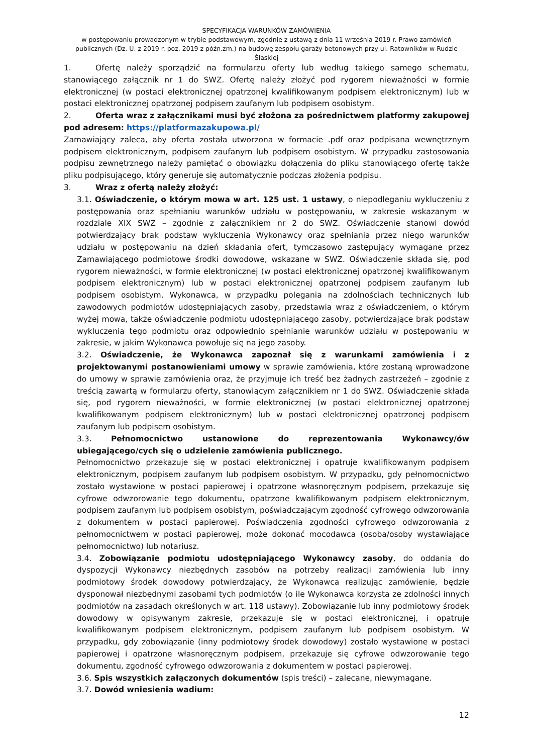SPECYFIKACJA WARUNKÓW ZAMÓWIENIA
w postępowaniu prowadzonym w trybie podstawowym, zgodnie z ustawą z dnia 11 września 2019 r. Prawo zamówień publicznych (Dz. U. z 2019 r. poz. 2019 z późn.zm.) na budowę zespołu garaży betonowych przy ul. Ratowników w Rudzie Ślaskiej
1. Ofertę należy sporządzić na formularzu oferty lub według takiego samego schematu, stanowiącego załącznik nr 1 do SWZ. Ofertę należy złożyć pod rygorem nieważności w formie elektronicznej (w postaci elektronicznej opatrzonej kwalifikowanym podpisem elektronicznym) lub w postaci elektronicznej opatrzonej podpisem zaufanym lub podpisem osobistym.
2. Oferta wraz z załącznikami musi być złożona za pośrednictwem platformy zakupowej pod adresem: https://platformazakupowa.pl/
Zamawiający zaleca, aby oferta została utworzona w formacie .pdf oraz podpisana wewnętrznym podpisem elektronicznym, podpisem zaufanym lub podpisem osobistym. W przypadku zastosowania podpisu zewnętrznego należy pamiętać o obowiązku dołączenia do pliku stanowiącego ofertę także pliku podpisującego, który generuje się automatycznie podczas złożenia podpisu.
3. Wraz z ofertą należy złożyć:
3.1. Oświadczenie, o którym mowa w art. 125 ust. 1 ustawy, o niepodleganiu wykluczeniu z postępowania oraz spełnianiu warunków udziału w postępowaniu, w zakresie wskazanym w rozdziale XIX SWZ – zgodnie z załącznikiem nr 2 do SWZ. Oświadczenie stanowi dowód potwierdzający brak podstaw wykluczenia Wykonawcy oraz spełniania przez niego warunków udziału w postępowaniu na dzień składania ofert, tymczasowo zastępujący wymagane przez Zamawiającego podmiotowe środki dowodowe, wskazane w SWZ. Oświadczenie składa się, pod rygorem nieważności, w formie elektronicznej (w postaci elektronicznej opatrzonej kwalifikowanym podpisem elektronicznym) lub w postaci elektronicznej opatrzonej podpisem zaufanym lub podpisem osobistym. Wykonawca, w przypadku polegania na zdolnościach technicznych lub zawodowych podmiotów udostępniających zasoby, przedstawia wraz z oświadczeniem, o którym wyżej mowa, także oświadczenie podmiotu udostępniającego zasoby, potwierdzające brak podstaw wykluczenia tego podmiotu oraz odpowiednio spełnianie warunków udziału w postępowaniu w zakresie, w jakim Wykonawca powołuje się na jego zasoby.
3.2. Oświadczenie, że Wykonawca zapoznał się z warunkami zamówienia i z projektowanymi postanowieniami umowy w sprawie zamówienia, które zostaną wprowadzone do umowy w sprawie zamówienia oraz, że przyjmuje ich treść bez żadnych zastrzeżeń – zgodnie z treścią zawartą w formularzu oferty, stanowiącym załącznikiem nr 1 do SWZ. Oświadczenie składa się, pod rygorem nieważności, w formie elektronicznej (w postaci elektronicznej opatrzonej kwalifikowanym podpisem elektronicznym) lub w postaci elektronicznej opatrzonej podpisem zaufanym lub podpisem osobistym.
3.3. Pełnomocnictwo ustanowione do reprezentowania Wykonawcy/ów ubiegającego/cych się o udzielenie zamówienia publicznego.
Pełnomocnictwo przekazuje się w postaci elektronicznej i opatruje kwalifikowanym podpisem elektronicznym, podpisem zaufanym lub podpisem osobistym. W przypadku, gdy pełnomocnictwo zostało wystawione w postaci papierowej i opatrzone własnoręcznym podpisem, przekazuje się cyfrowe odwzorowanie tego dokumentu, opatrzone kwalifikowanym podpisem elektronicznym, podpisem zaufanym lub podpisem osobistym, poświadczającym zgodność cyfrowego odwzorowania z dokumentem w postaci papierowej. Poświadczenia zgodności cyfrowego odwzorowania z pełnomocnictwem w postaci papierowej, może dokonać mocodawca (osoba/osoby wystawiające pełnomocnictwo) lub notariusz.
3.4. Zobowiązanie podmiotu udostępniającego Wykonawcy zasoby, do oddania do dyspozycji Wykonawcy niezbędnych zasobów na potrzeby realizacji zamówienia lub inny podmiotowy środek dowodowy potwierdzający, że Wykonawca realizując zamówienie, będzie dysponował niezbędnymi zasobami tych podmiotów (o ile Wykonawca korzysta ze zdolności innych podmiotów na zasadach określonych w art. 118 ustawy). Zobowiązanie lub inny podmiotowy środek dowodowy w opisywanym zakresie, przekazuje się w postaci elektronicznej, i opatruje kwalifikowanym podpisem elektronicznym, podpisem zaufanym lub podpisem osobistym. W przypadku, gdy zobowiązanie (inny podmiotowy środek dowodowy) zostało wystawione w postaci papierowej i opatrzone własnoręcznym podpisem, przekazuje się cyfrowe odwzorowanie tego dokumentu, zgodność cyfrowego odwzorowania z dokumentem w postaci papierowej.
3.6. Spis wszystkich załączonych dokumentów (spis treści) – zalecane, niewymagane.
3.7. Dowód wniesienia wadium:
12